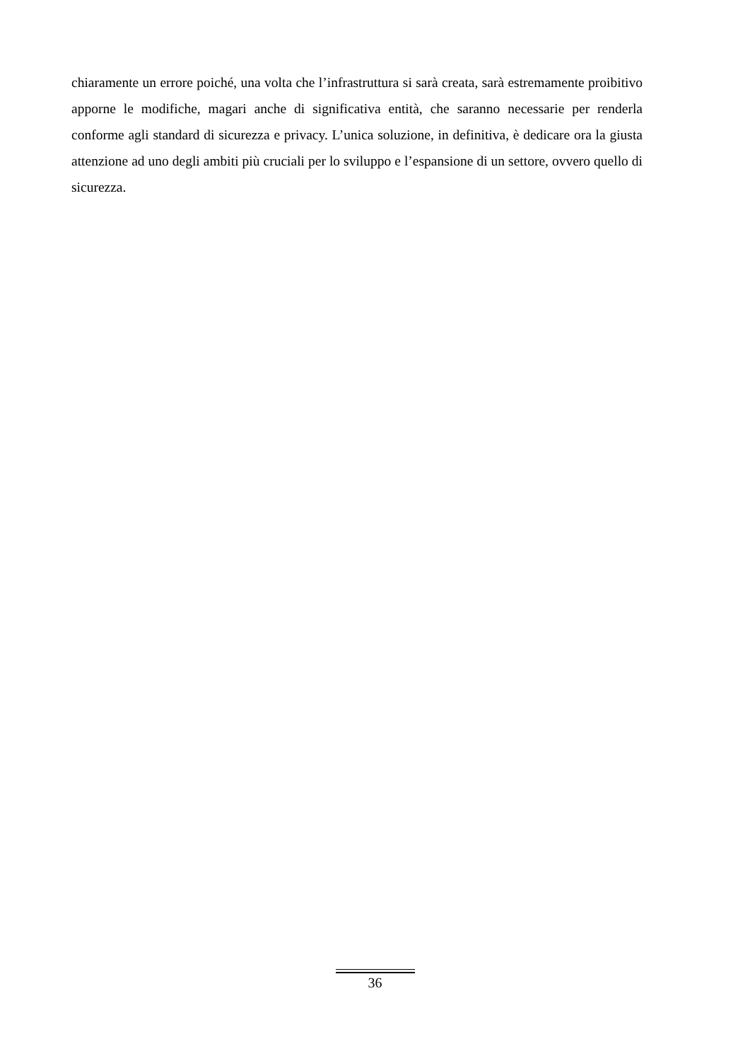chiaramente un errore poiché, una volta che l’infrastruttura si sarà creata, sarà estremamente proibitivo apporne le modifiche, magari anche di significativa entità, che saranno necessarie per renderla conforme agli standard di sicurezza e privacy. L’unica soluzione, in definitiva, è dedicare ora la giusta attenzione ad uno degli ambiti più cruciali per lo sviluppo e l’espansione di un settore, ovvero quello di sicurezza.
36